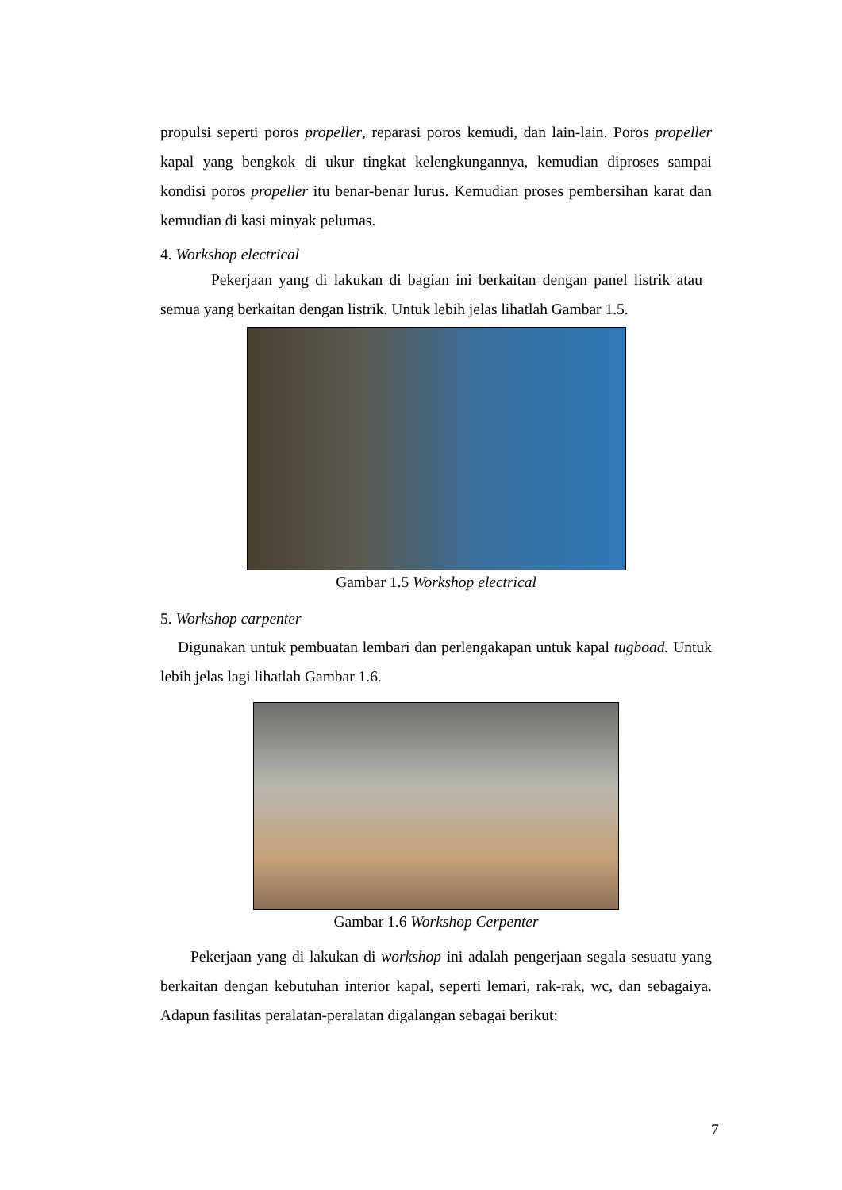propulsi seperti poros propeller, reparasi poros kemudi, dan lain-lain. Poros propeller kapal yang bengkok di ukur tingkat kelengkungannya, kemudian diproses sampai kondisi poros propeller itu benar-benar lurus. Kemudian proses pembersihan karat dan kemudian di kasi minyak pelumas.
4. Workshop electrical
Pekerjaan yang di lakukan di bagian ini berkaitan dengan panel listrik atau semua yang berkaitan dengan listrik. Untuk lebih jelas lihatlah Gambar 1.5.
Gambar 1.5 Workshop electrical
5. Workshop carpenter
Digunakan untuk pembuatan lembari dan perlengakapan untuk kapal tugboad. Untuk lebih jelas lagi lihatlah Gambar 1.6.
Gambar 1.6 Workshop Cerpenter
Pekerjaan yang di lakukan di workshop ini adalah pengerjaan segala sesuatu yang berkaitan dengan kebutuhan interior kapal, seperti lemari, rak-rak, wc, dan sebagaiya. Adapun fasilitas peralatan-peralatan digalangan sebagai berikut:
7